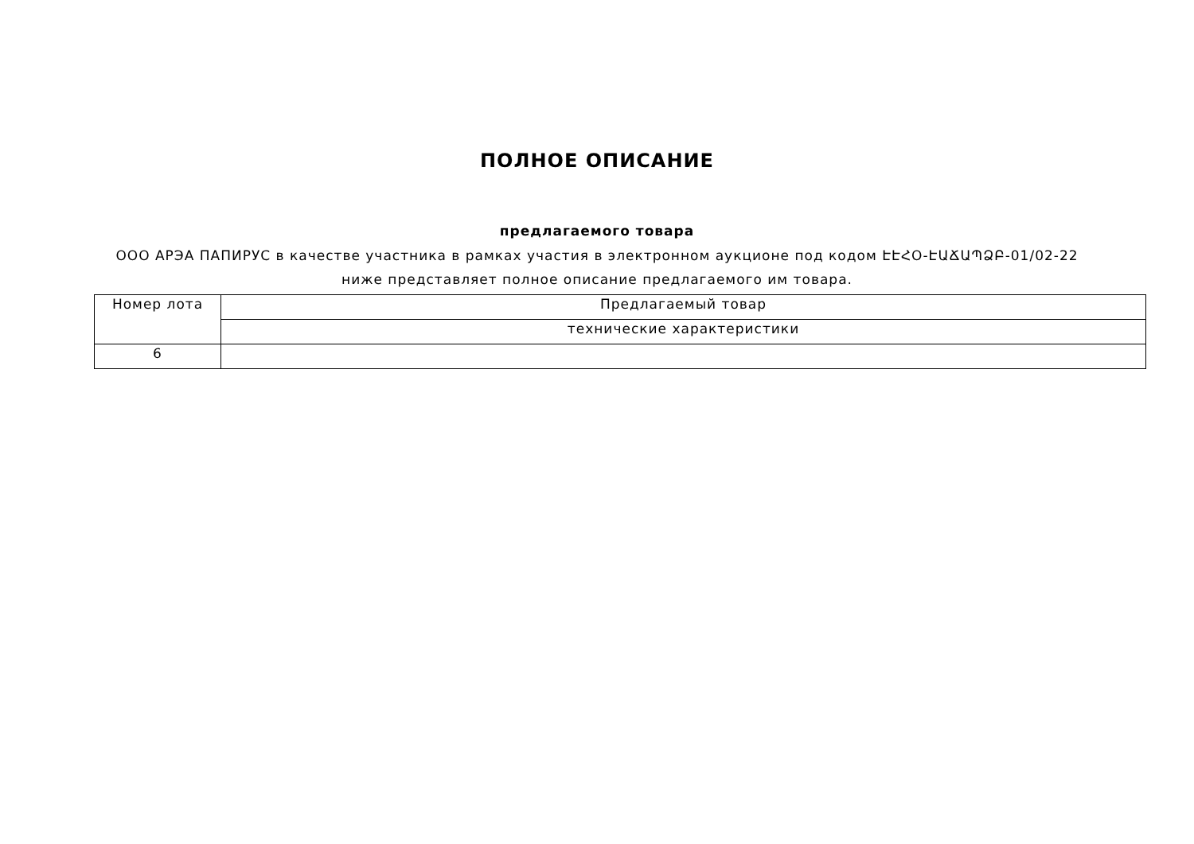ПОЛНОЕ ОПИСАНИЕ
предлагаемого товара
ООО АРЭА ПАПИРУС в качестве участника в рамках участия в электронном аукционе под кодом ԷԷՀՕ-ԷԱՃԱՊՁԲ-01/02-22 ниже представляет полное описание предлагаемого им товара.
| Номер лота | Предлагаемый товар |
| | технические характеристики |
| 6 | |